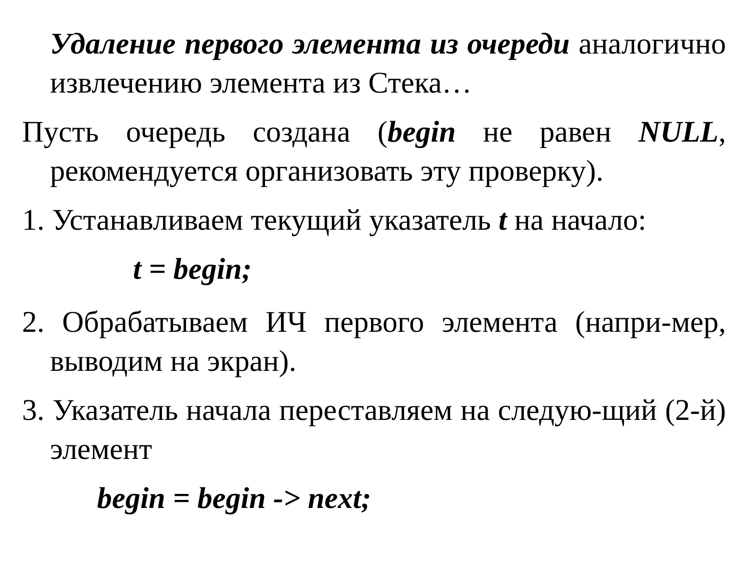Удаление первого элемента из очереди аналогично извлечению элемента из Стека…
Пусть очередь создана (begin не равен NULL, рекомендуется организовать эту проверку).
1. Устанавливаем текущий указатель t на начало:
t = begin;
2. Обрабатываем ИЧ первого элемента (напри-мер, выводим на экран).
3. Указатель начала переставляем на следую-щий (2-й) элемент
begin = begin -> next;